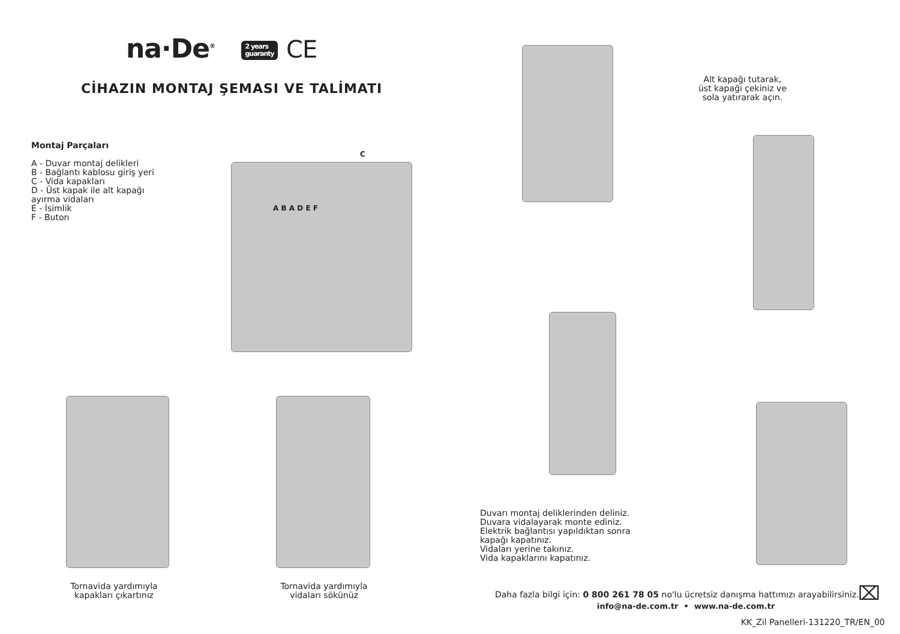na·De<sup>®</sup> 2 years
guaranty CE
CİHAZIN MONTAJ ŞEMASI VE TALİMATI
Montaj Parçaları
A - Duvar montaj delikleri
B - Bağlantı kablosu giriş yeri
C - Vida kapakları
D - Üst kapak ile alt kapağı
ayırma vidaları
E - İsimlik
F - Buton
C
A B A D E F
Tornavida yardımıyla
kapakları çıkartınız
Tornavida yardımıyla
vidaları sökünüz
Alt kapağı tutarak,
üst kapağı çekiniz ve
sola yatırarak açın.
Duvarı montaj deliklerinden deliniz.
Duvara vidalayarak monte ediniz.
Elektrik bağlantısı yapıldıktan sonra
kapağı kapatınız.
Vidaları yerine takınız.
Vida kapaklarını kapatınız.
Daha fazla bilgi için: 0 800 261 78 05 no'lu ücretsiz danışma hattımızı arayabilirsiniz.
info@na-de.com.tr • www.na-de.com.tr
⌧
KK_Zil Panelleri-131220_TR/EN_00